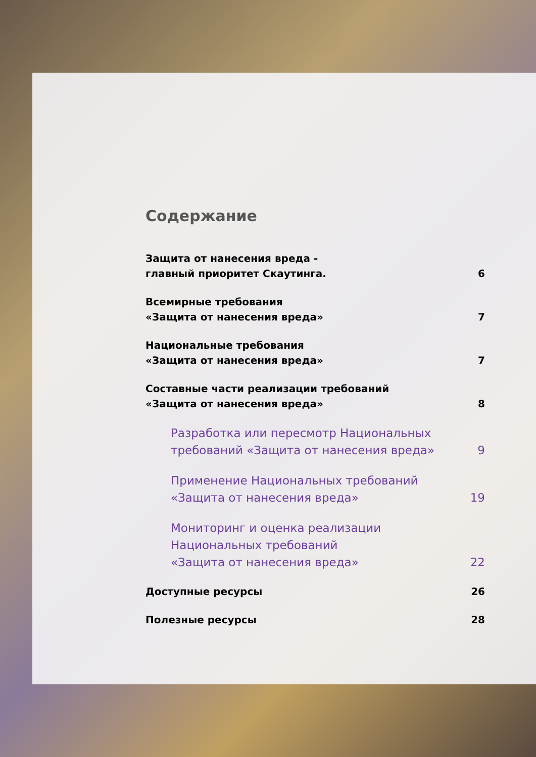Содержание
Защита от нанесения вреда -
главный приоритет Скаутинга.
6
Всемирные требования
«Защита от нанесения вреда»
7
Национальные требования
«Защита от нанесения вреда»
7
Составные части реализации требований
«Защита от нанесения вреда»
8
Разработка или пересмотр Национальных
требований «Защита от нанесения вреда»
9
Применение Национальных требований
«Защита от нанесения вреда»
19
Мониторинг и оценка реализации
Национальных требований
«Защита от нанесения вреда»
22
Доступные ресурсы
26
Полезные ресурсы
28